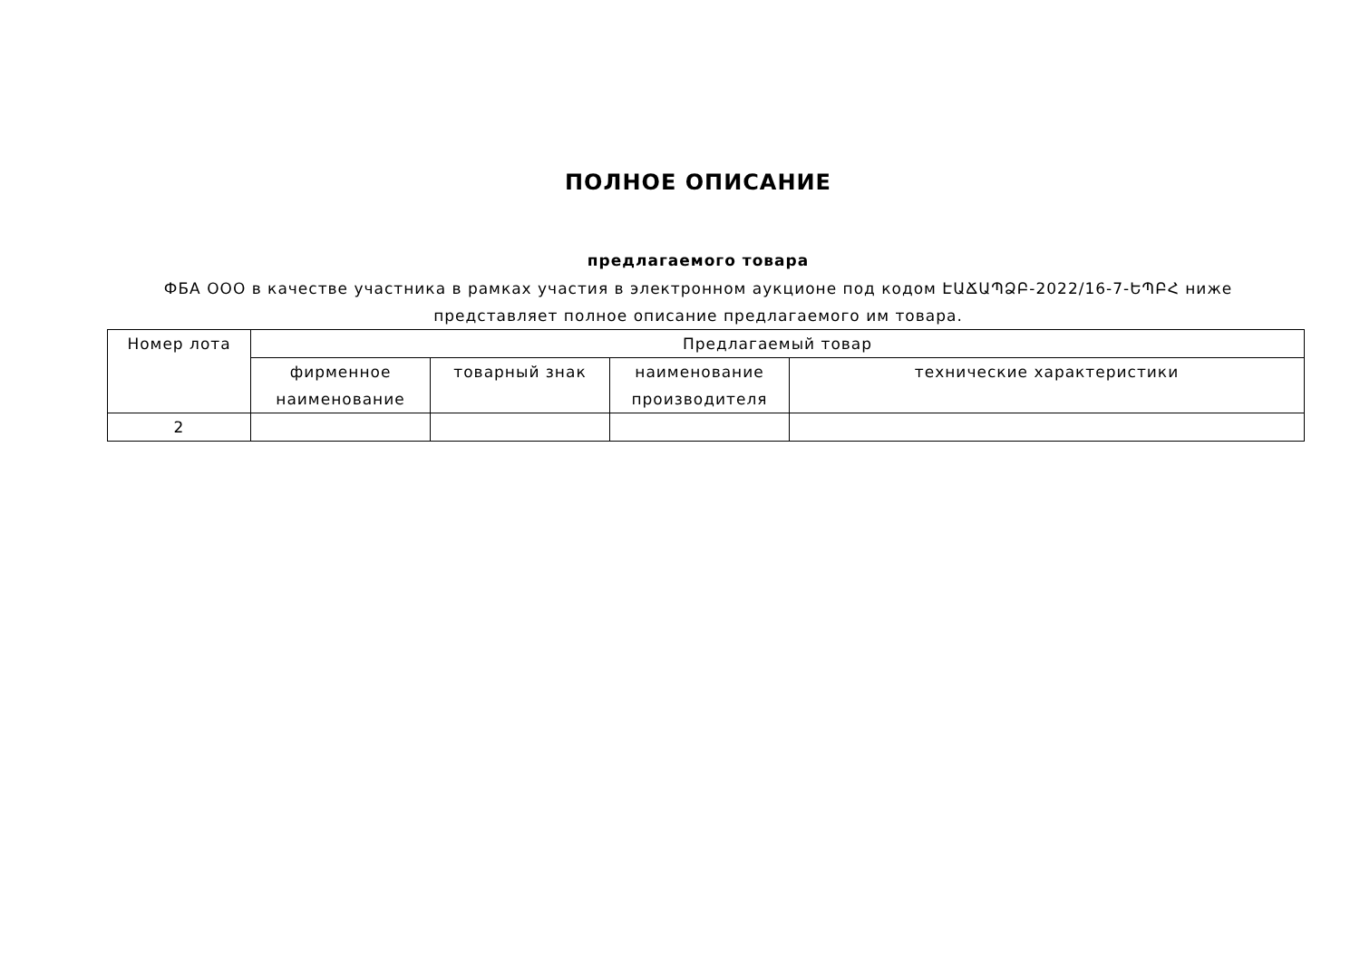ПОЛНОЕ ОПИСАНИЕ
предлагаемого товара
ФБА ООО в качестве участника в рамках участия в электронном аукционе под кодом ԷԱՃԱՊՁԲ-2022/16-7-ԵՊԲՀ ниже представляет полное описание предлагаемого им товара.
| Номер лота | Предлагаемый товар | | | |
| | фирменное наименование | товарный знак | наименование производителя | технические характеристики |
| 2 | | | | |